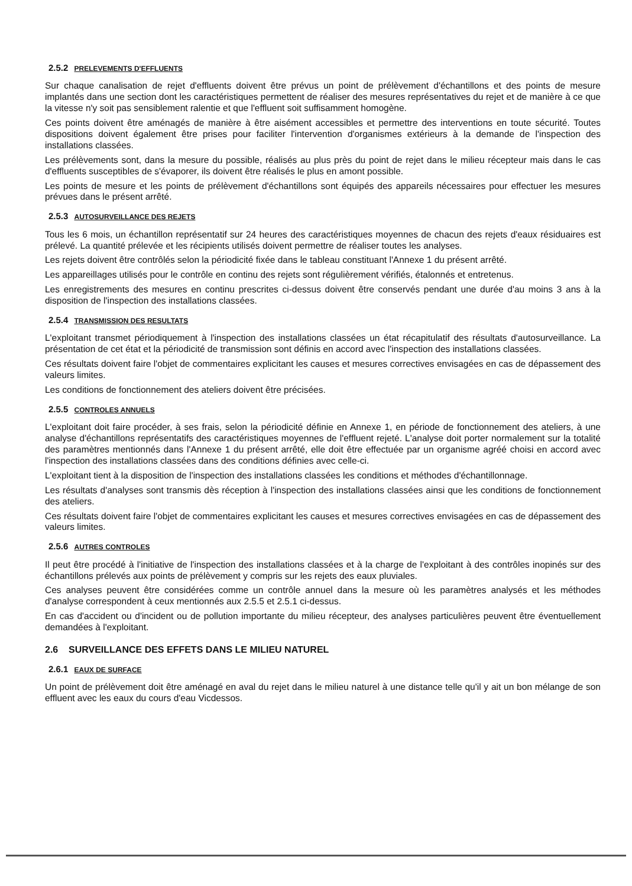2.5.2 PRELEVEMENTS D'EFFLUENTS
Sur chaque canalisation de rejet d'effluents doivent être prévus un point de prélèvement d'échantillons et des points de mesure implantés dans une section dont les caractéristiques permettent de réaliser des mesures représentatives du rejet et de manière à ce que la vitesse n'y soit pas sensiblement ralentie et que l'effluent soit suffisamment homogène.
Ces points doivent être aménagés de manière à être aisément accessibles et permettre des interventions en toute sécurité. Toutes dispositions doivent également être prises pour faciliter l'intervention d'organismes extérieurs à la demande de l'inspection des installations classées.
Les prélèvements sont, dans la mesure du possible, réalisés au plus près du point de rejet dans le milieu récepteur mais dans le cas d'effluents susceptibles de s'évaporer, ils doivent être réalisés le plus en amont possible.
Les points de mesure et les points de prélèvement d'échantillons sont équipés des appareils nécessaires pour effectuer les mesures prévues dans le présent arrêté.
2.5.3 AUTOSURVEILLANCE DES REJETS
Tous les 6 mois, un échantillon représentatif sur 24 heures des caractéristiques moyennes de chacun des rejets d'eaux résiduaires est prélevé. La quantité prélevée et les récipients utilisés doivent permettre de réaliser toutes les analyses.
Les rejets doivent être contrôlés selon la périodicité fixée dans le tableau constituant l'Annexe 1 du présent arrêté.
Les appareillages utilisés pour le contrôle en continu des rejets sont régulièrement vérifiés, étalonnés et entretenus.
Les enregistrements des mesures en continu prescrites ci-dessus doivent être conservés pendant une durée d'au moins 3 ans à la disposition de l'inspection des installations classées.
2.5.4 TRANSMISSION DES RESULTATS
L'exploitant transmet périodiquement à l'inspection des installations classées un état récapitulatif des résultats d'autosurveillance. La présentation de cet état et la périodicité de transmission sont définis en accord avec l'inspection des installations classées.
Ces résultats doivent faire l'objet de commentaires explicitant les causes et mesures correctives envisagées en cas de dépassement des valeurs limites.
Les conditions de fonctionnement des ateliers doivent être précisées.
2.5.5 CONTROLES ANNUELS
L'exploitant doit faire procéder, à ses frais, selon la périodicité définie en Annexe 1, en période de fonctionnement des ateliers, à une analyse d'échantillons représentatifs des caractéristiques moyennes de l'effluent rejeté. L'analyse doit porter normalement sur la totalité des paramètres mentionnés dans l'Annexe 1 du présent arrêté, elle doit être effectuée par un organisme agréé choisi en accord avec l'inspection des installations classées dans des conditions définies avec celle-ci.
L'exploitant tient à la disposition de l'inspection des installations classées les conditions et méthodes d'échantillonnage.
Les résultats d'analyses sont transmis dès réception à l'inspection des installations classées ainsi que les conditions de fonctionnement des ateliers.
Ces résultats doivent faire l'objet de commentaires explicitant les causes et mesures correctives envisagées en cas de dépassement des valeurs limites.
2.5.6 AUTRES CONTROLES
Il peut être procédé à l'initiative de l'inspection des installations classées et à la charge de l'exploitant à des contrôles inopinés sur des échantillons prélevés aux points de prélèvement y compris sur les rejets des eaux pluviales.
Ces analyses peuvent être considérées comme un contrôle annuel dans la mesure où les paramètres analysés et les méthodes d'analyse correspondent à ceux mentionnés aux 2.5.5 et 2.5.1 ci-dessus.
En cas d'accident ou d'incident ou de pollution importante du milieu récepteur, des analyses particulières peuvent être éventuellement demandées à l'exploitant.
2.6 SURVEILLANCE DES EFFETS DANS LE MILIEU NATUREL
2.6.1 EAUX DE SURFACE
Un point de prélèvement doit être aménagé en aval du rejet dans le milieu naturel à une distance telle qu'il y ait un bon mélange de son effluent avec les eaux du cours d'eau Vicdessos.